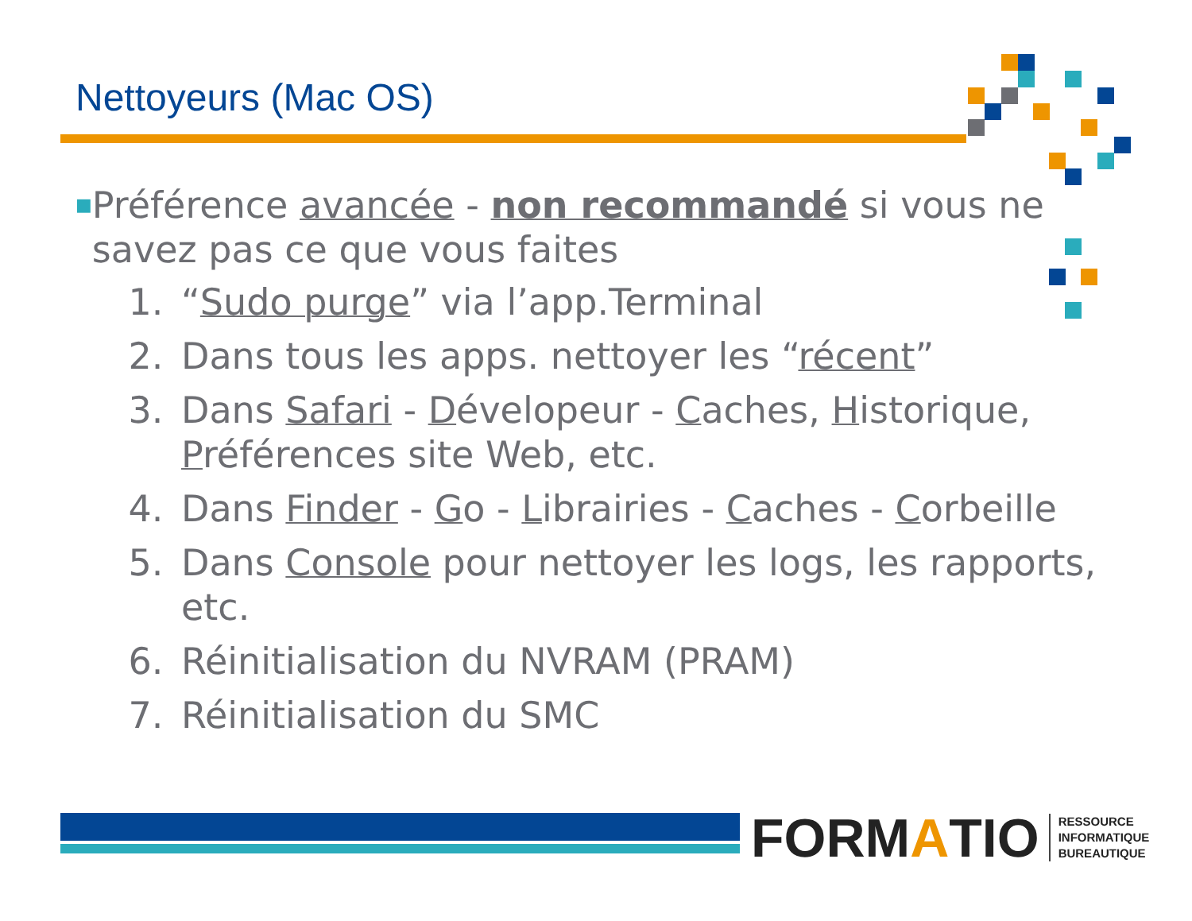Nettoyeurs (Mac OS)
■
Préférence avancée - non recommandé si vous ne savez pas ce que vous faites
1. “Sudo purge” via l’app.Terminal
2. Dans tous les apps. nettoyer les “récent”
3. Dans Safari - Dévelopeur - Caches, Historique, Préférences site Web, etc.
4. Dans Finder - Go - Librairies - Caches - Corbeille
5. Dans Console pour nettoyer les logs, les rapports, etc.
6. Réinitialisation du NVRAM (PRAM)
7. Réinitialisation du SMC
FORM A TIO RESSOURCE
INFORMATIQUE
BUREAUTIQUE